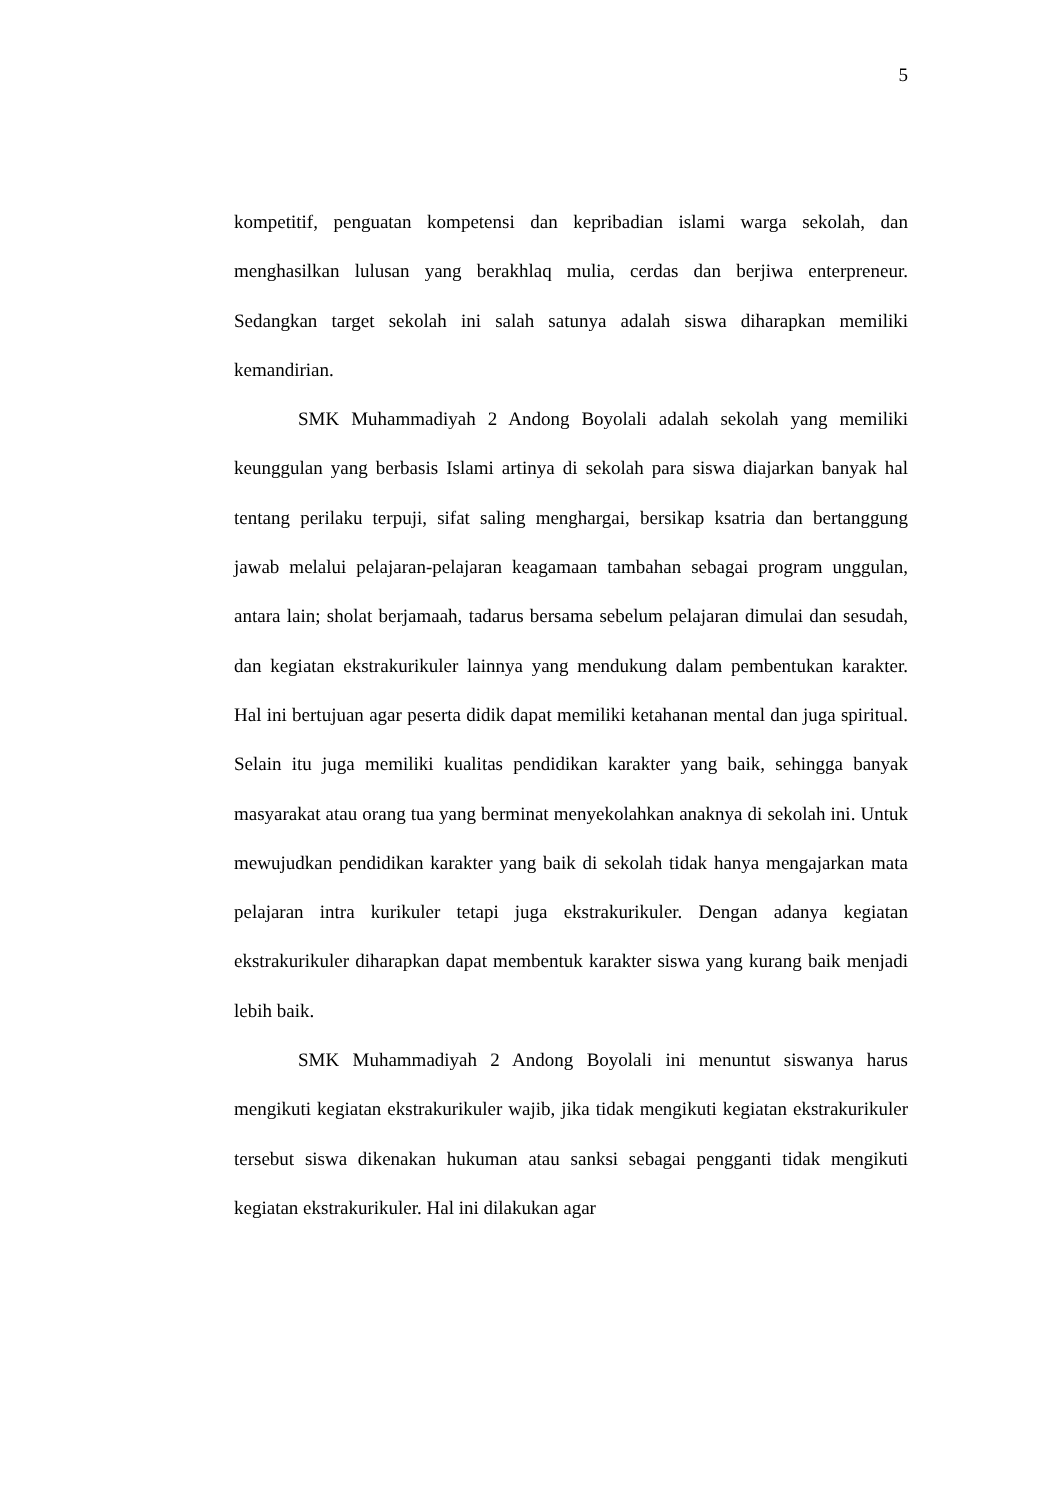5
kompetitif, penguatan kompetensi dan kepribadian islami warga sekolah, dan menghasilkan lulusan yang berakhlaq mulia, cerdas dan berjiwa enterpreneur. Sedangkan target sekolah ini salah satunya adalah siswa diharapkan memiliki kemandirian.
SMK Muhammadiyah 2 Andong Boyolali adalah sekolah yang memiliki keunggulan yang berbasis Islami artinya di sekolah para siswa diajarkan banyak hal tentang perilaku terpuji, sifat saling menghargai, bersikap ksatria dan bertanggung jawab melalui pelajaran-pelajaran keagamaan tambahan sebagai program unggulan, antara lain; sholat berjamaah, tadarus bersama sebelum pelajaran dimulai dan sesudah, dan kegiatan ekstrakurikuler lainnya yang mendukung dalam pembentukan karakter. Hal ini bertujuan agar peserta didik dapat memiliki ketahanan mental dan juga spiritual. Selain itu juga memiliki kualitas pendidikan karakter yang baik, sehingga banyak masyarakat atau orang tua yang berminat menyekolahkan anaknya di sekolah ini. Untuk mewujudkan pendidikan karakter yang baik di sekolah tidak hanya mengajarkan mata pelajaran intra kurikuler tetapi juga ekstrakurikuler. Dengan adanya kegiatan ekstrakurikuler diharapkan dapat membentuk karakter siswa yang kurang baik menjadi lebih baik.
SMK Muhammadiyah 2 Andong Boyolali ini menuntut siswanya harus mengikuti kegiatan ekstrakurikuler wajib, jika tidak mengikuti kegiatan ekstrakurikuler tersebut siswa dikenakan hukuman atau sanksi sebagai pengganti tidak mengikuti kegiatan ekstrakurikuler. Hal ini dilakukan agar